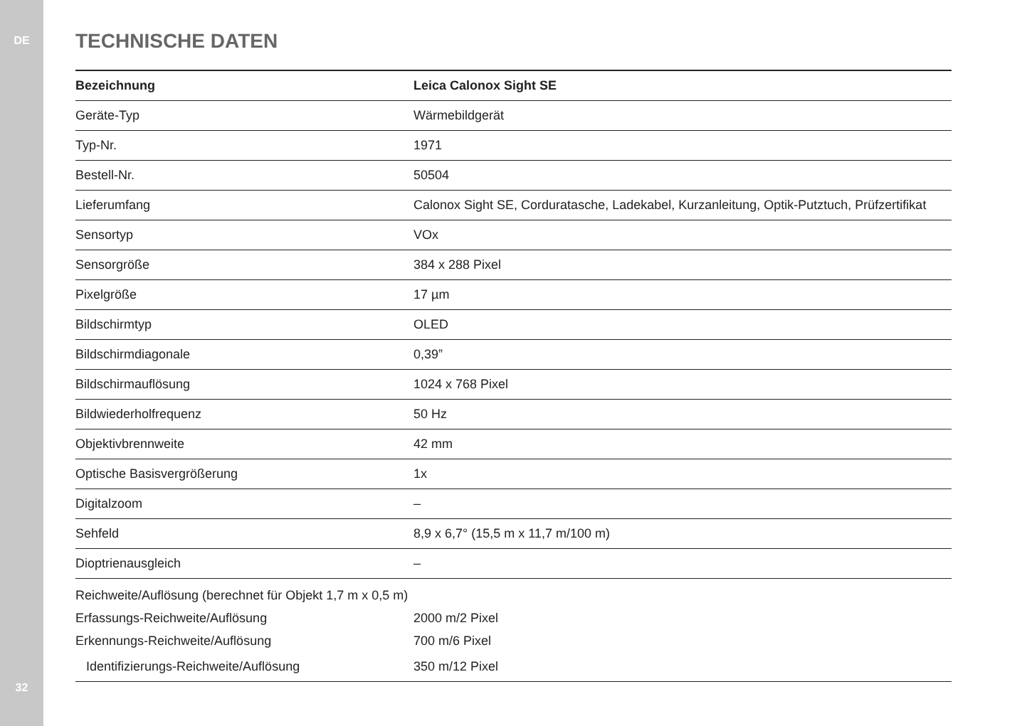DE
TECHNISCHE DATEN
| Bezeichnung | Leica Calonox Sight SE |
| --- | --- |
| Geräte-Typ | Wärmebildgerät |
| Typ-Nr. | 1971 |
| Bestell-Nr. | 50504 |
| Lieferumfang | Calonox Sight SE, Corduratasche, Ladekabel, Kurzanleitung, Optik-Putztuch, Prüfzertifikat |
| Sensortyp | VOx |
| Sensorgröße | 384 x 288 Pixel |
| Pixelgröße | 17 µm |
| Bildschirmtyp | OLED |
| Bildschirmdiagonale | 0,39” |
| Bildschirmauflösung | 1024 x 768 Pixel |
| Bildwiederholfrequenz | 50 Hz |
| Objektivbrennweite | 42 mm |
| Optische Basisvergrößerung | 1x |
| Digitalzoom | – |
| Sehfeld | 8,9 x 6,7° (15,5 m x 11,7 m/100 m) |
| Dioptrienausgleich | – |
| Reichweite/Auflösung (berechnet für Objekt 1,7 m x 0,5 m) | |
| Erfassungs-Reichweite/Auflösung | 2000 m/2 Pixel |
| Erkennungs-Reichweite/Auflösung | 700 m/6 Pixel |
| Identifizierungs-Reichweite/Auflösung | 350 m/12 Pixel |
32